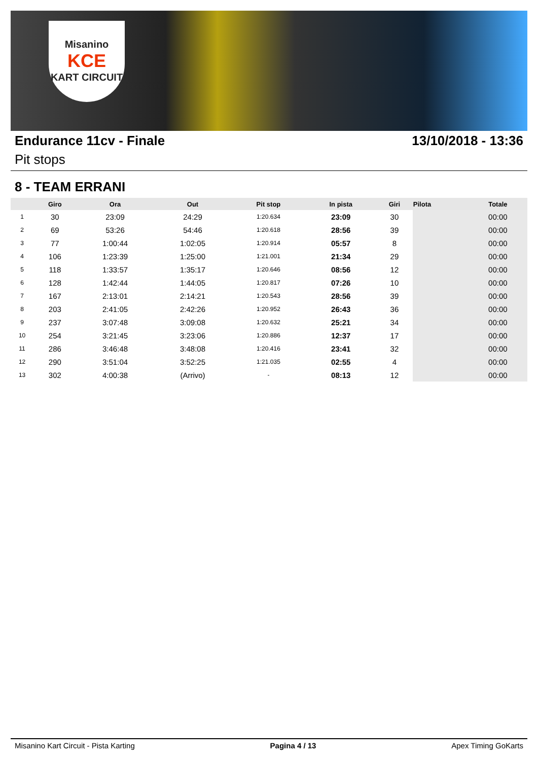Misanino
KCE
KART CIRCUIT
Endurance 11cv - Finale 13/10/2018 - 13:36
Pit stops
8 - TEAM ERRANI
| | Giro | Ora | Out | Pit stop | In pista | Giri | Pilota | Totale |
| --- | --- | --- | --- | --- | --- | --- | --- | --- |
| 1 | 30 | 23:09 | 24:29 | 1:20.634 | 23:09 | 30 | | 00:00 |
| 2 | 69 | 53:26 | 54:46 | 1:20.618 | 28:56 | 39 | | 00:00 |
| 3 | 77 | 1:00:44 | 1:02:05 | 1:20.914 | 05:57 | 8 | | 00:00 |
| 4 | 106 | 1:23:39 | 1:25:00 | 1:21.001 | 21:34 | 29 | | 00:00 |
| 5 | 118 | 1:33:57 | 1:35:17 | 1:20.646 | 08:56 | 12 | | 00:00 |
| 6 | 128 | 1:42:44 | 1:44:05 | 1:20.817 | 07:26 | 10 | | 00:00 |
| 7 | 167 | 2:13:01 | 2:14:21 | 1:20.543 | 28:56 | 39 | | 00:00 |
| 8 | 203 | 2:41:05 | 2:42:26 | 1:20.952 | 26:43 | 36 | | 00:00 |
| 9 | 237 | 3:07:48 | 3:09:08 | 1:20.632 | 25:21 | 34 | | 00:00 |
| 10 | 254 | 3:21:45 | 3:23:06 | 1:20.886 | 12:37 | 17 | | 00:00 |
| 11 | 286 | 3:46:48 | 3:48:08 | 1:20.416 | 23:41 | 32 | | 00:00 |
| 12 | 290 | 3:51:04 | 3:52:25 | 1:21.035 | 02:55 | 4 | | 00:00 |
| 13 | 302 | 4:00:38 | (Arrivo) | - | 08:13 | 12 | | 00:00 |
Misanino Kart Circuit - Pista Karting Pagina 4 / 13 Apex Timing GoKarts